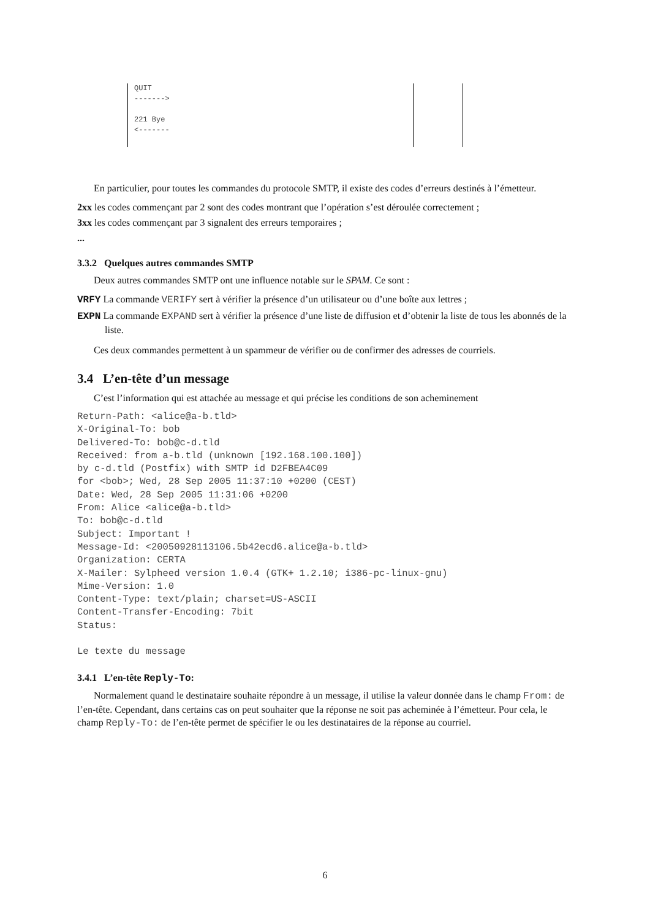QUIT
------->
221 Bye
<-------
En particulier, pour toutes les commandes du protocole SMTP, il existe des codes d’erreurs destinés à l’émetteur.
2xx les codes commençant par 2 sont des codes montrant que l’opération s’est déroulée correctement ;
3xx les codes commençant par 3 signalent des erreurs temporaires ;
...
3.3.2 Quelques autres commandes SMTP
Deux autres commandes SMTP ont une influence notable sur le SPAM. Ce sont :
VRFY La commande VERIFY sert à vérifier la présence d’un utilisateur ou d’une boîte aux lettres ;
EXPN La commande EXPAND sert à vérifier la présence d’une liste de diffusion et d’obtenir la liste de tous les abonnés de la liste.
Ces deux commandes permettent à un spammeur de vérifier ou de confirmer des adresses de courriels.
3.4 L’en-tête d’un message
C’est l’information qui est attachée au message et qui précise les conditions de son acheminement
Return-Path: <alice@a-b.tld>
X-Original-To: bob
Delivered-To: bob@c-d.tld
Received: from a-b.tld (unknown [192.168.100.100])
by c-d.tld (Postfix) with SMTP id D2FBEA4C09
for <bob>; Wed, 28 Sep 2005 11:37:10 +0200 (CEST)
Date: Wed, 28 Sep 2005 11:31:06 +0200
From: Alice <alice@a-b.tld>
To: bob@c-d.tld
Subject: Important !
Message-Id: <20050928113106.5b42ecd6.alice@a-b.tld>
Organization: CERTA
X-Mailer: Sylpheed version 1.0.4 (GTK+ 1.2.10; i386-pc-linux-gnu)
Mime-Version: 1.0
Content-Type: text/plain; charset=US-ASCII
Content-Transfer-Encoding: 7bit
Status:

Le texte du message
3.4.1 L’en-tête Reply-To:
Normalement quand le destinataire souhaite répondre à un message, il utilise la valeur donnée dans le champ From: de l’en-tête. Cependant, dans certains cas on peut souhaiter que la réponse ne soit pas acheminée à l’émetteur. Pour cela, le champ Reply-To: de l’en-tête permet de spécifier le ou les destinataires de la réponse au courriel.
6